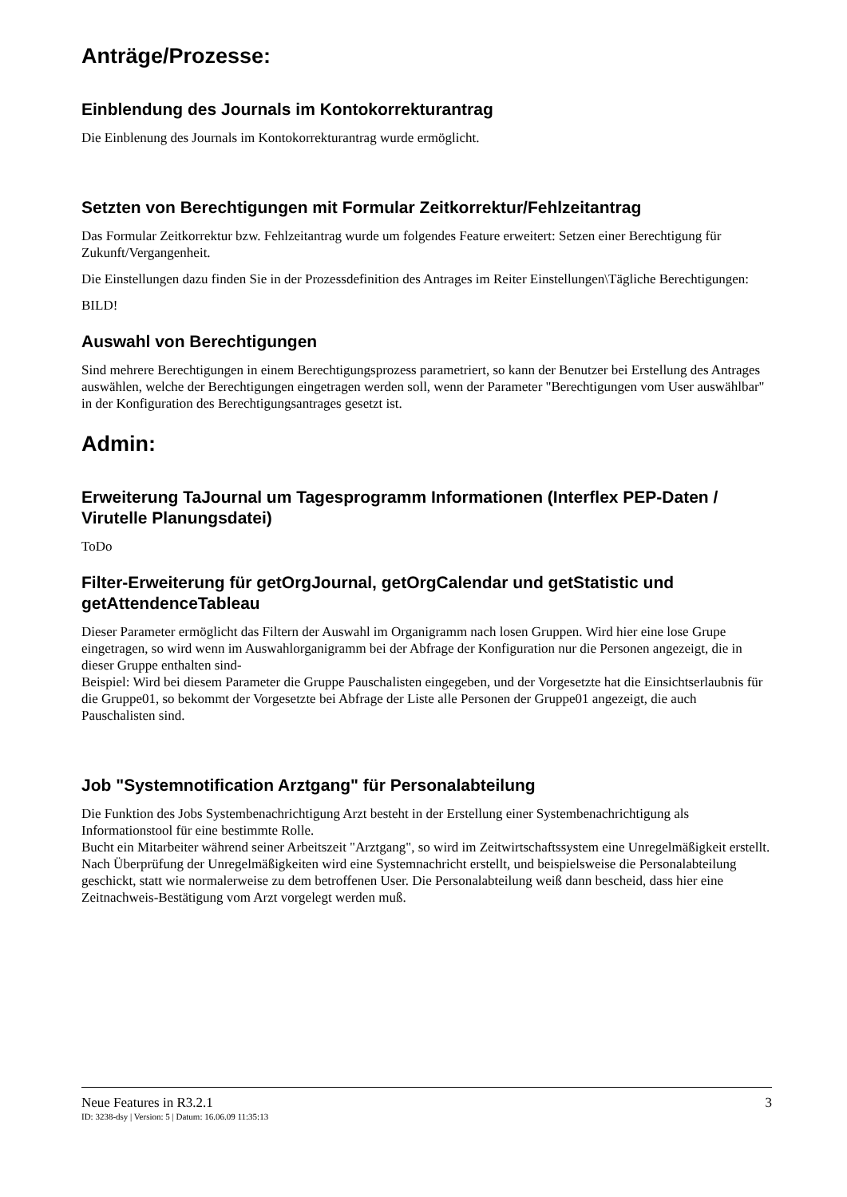Anträge/Prozesse:
Einblendung des Journals im Kontokorrekturantrag
Die Einblenung des Journals im Kontokorrekturantrag wurde ermöglicht.
Setzten von Berechtigungen mit Formular Zeitkorrektur/Fehlzeitantrag
Das Formular Zeitkorrektur bzw. Fehlzeitantrag wurde um folgendes Feature erweitert: Setzen einer Berechtigung für Zukunft/Vergangenheit.
Die Einstellungen dazu finden Sie in der Prozessdefinition des Antrages im Reiter Einstellungen\Tägliche Berechtigungen:
BILD!
Auswahl von Berechtigungen
Sind mehrere Berechtigungen in einem Berechtigungsprozess parametriert, so kann der Benutzer bei Erstellung des Antrages auswählen, welche der Berechtigungen eingetragen werden soll, wenn der Parameter "Berechtigungen vom User auswählbar" in der Konfiguration des Berechtigungsantrages gesetzt ist.
Admin:
Erweiterung TaJournal um Tagesprogramm Informationen (Interflex PEP-Daten / Virutelle Planungsdatei)
ToDo
Filter-Erweiterung für getOrgJournal, getOrgCalendar und getStatistic und getAttendenceTableau
Dieser Parameter ermöglicht das Filtern der Auswahl im Organigramm nach losen Gruppen. Wird hier eine lose Grupe eingetragen, so wird wenn im Auswahlorganigramm bei der Abfrage der Konfiguration nur die Personen angezeigt, die in dieser Gruppe enthalten sind-
Beispiel: Wird bei diesem Parameter die Gruppe Pauschalisten eingegeben, und der Vorgesetzte hat die Einsichtserlaubnis für die Gruppe01, so bekommt der Vorgesetzte bei Abfrage der Liste alle Personen der Gruppe01 angezeigt, die auch Pauschalisten sind.
Job "Systemnotification Arztgang" für Personalabteilung
Die Funktion des Jobs Systembenachrichtigung Arzt besteht in der Erstellung einer Systembenachrichtigung als Informationstool für eine bestimmte Rolle.
Bucht ein Mitarbeiter während seiner Arbeitszeit "Arztgang", so wird im Zeitwirtschaftssystem eine Unregelmäßigkeit erstellt. Nach Überprüfung der Unregelmäßigkeiten wird eine Systemnachricht erstellt, und beispielsweise die Personalabteilung geschickt, statt wie normalerweise zu dem betroffenen User. Die Personalabteilung weiß dann bescheid, dass hier eine Zeitnachweis-Bestätigung vom Arzt vorgelegt werden muß.
Neue Features in R3.2.1 3
ID: 3238-dsy | Version: 5 | Datum: 16.06.09 11:35:13